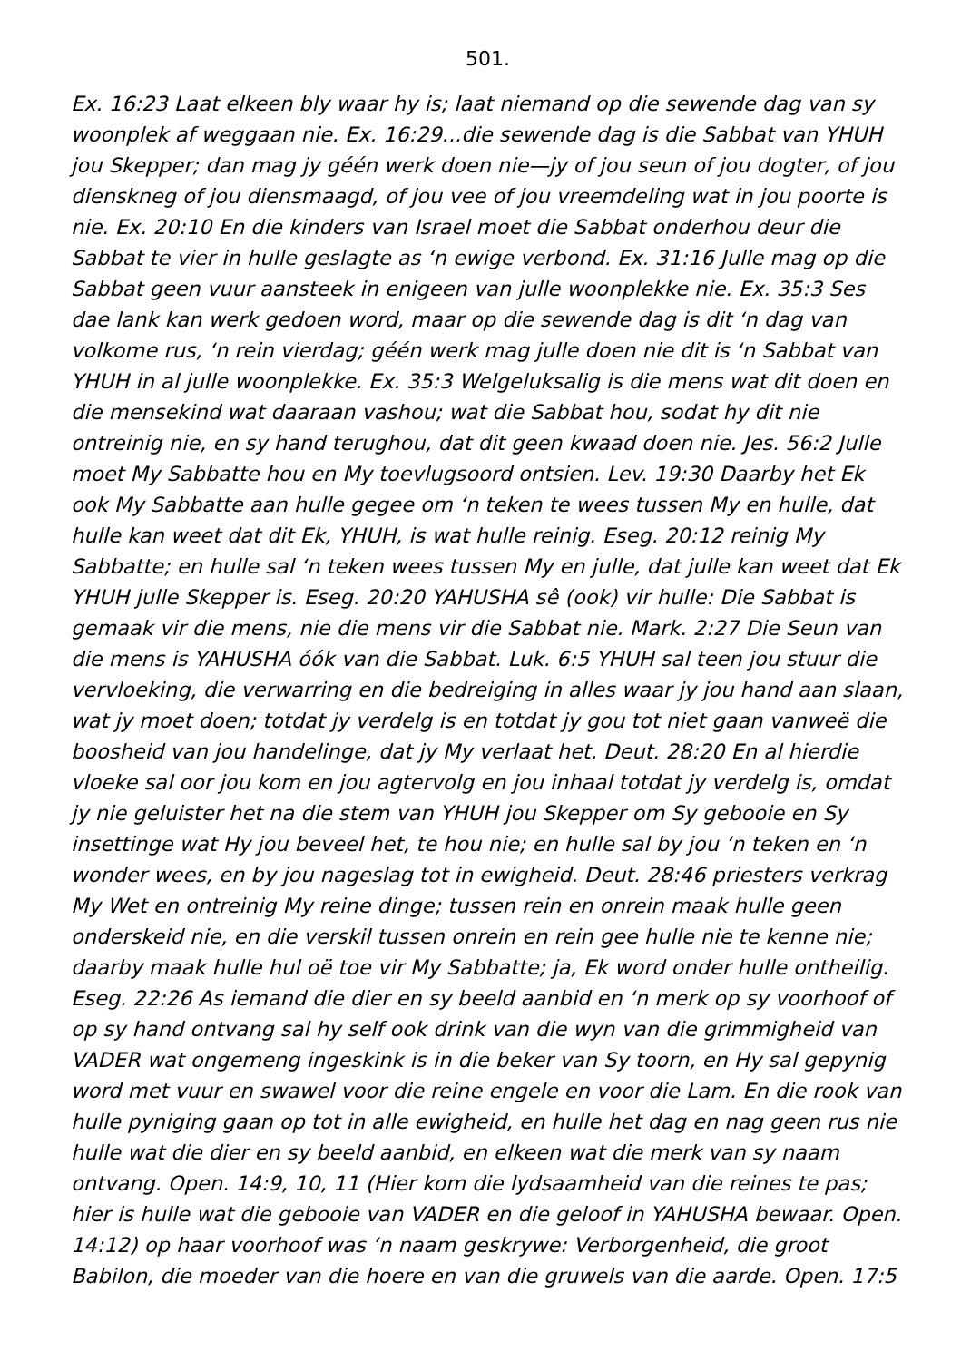501.
Ex. 16:23 Laat elkeen bly waar hy is; laat niemand op die sewende dag van sy woonplek af weggaan nie. Ex. 16:29...die sewende dag is die Sabbat van YHUH jou Skepper; dan mag jy géén werk doen nie—jy of jou seun of jou dogter, of jou dienskneg of jou diensmaagd, of jou vee of jou vreemdeling wat in jou poorte is nie. Ex. 20:10 En die kinders van Israel moet die Sabbat onderhou deur die Sabbat te vier in hulle geslagte as ‘n ewige verbond. Ex. 31:16 Julle mag op die Sabbat geen vuur aansteek in enigeen van julle woonplekke nie. Ex. 35:3 Ses dae lank kan werk gedoen word, maar op die sewende dag is dit ‘n dag van volkome rus, ‘n rein vierdag; géén werk mag julle doen nie dit is ‘n Sabbat van YHUH in al julle woonplekke. Ex. 35:3 Welgeluksalig is die mens wat dit doen en die mensekind wat daaraan vashou; wat die Sabbat hou, sodat hy dit nie ontreinig nie, en sy hand terughou, dat dit geen kwaad doen nie. Jes. 56:2 Julle moet My Sabbatte hou en My toevlugsoord ontsien. Lev. 19:30 Daarby het Ek ook My Sabbatte aan hulle gegee om ‘n teken te wees tussen My en hulle, dat hulle kan weet dat dit Ek, YHUH, is wat hulle reinig. Eseg. 20:12 reinig My Sabbatte; en hulle sal ‘n teken wees tussen My en julle, dat julle kan weet dat Ek YHUH julle Skepper is. Eseg. 20:20 YAHUSHA sê (ook) vir hulle: Die Sabbat is gemaak vir die mens, nie die mens vir die Sabbat nie. Mark. 2:27 Die Seun van die mens is YAHUSHA óók van die Sabbat. Luk. 6:5 YHUH sal teen jou stuur die vervloeking, die verwarring en die bedreiging in alles waar jy jou hand aan slaan, wat jy moet doen; totdat jy verdelg is en totdat jy gou tot niet gaan vanweë die boosheid van jou handelinge, dat jy My verlaat het. Deut. 28:20 En al hierdie vloeke sal oor jou kom en jou agtervolg en jou inhaal totdat jy verdelg is, omdat jy nie geluister het na die stem van YHUH jou Skepper om Sy gebooie en Sy insettinge wat Hy jou beveel het, te hou nie; en hulle sal by jou ‘n teken en ‘n wonder wees, en by jou nageslag tot in ewigheid. Deut. 28:46 priesters verkrag My Wet en ontreinig My reine dinge; tussen rein en onrein maak hulle geen onderskeid nie, en die verskil tussen onrein en rein gee hulle nie te kenne nie; daarby maak hulle hul oë toe vir My Sabbatte; ja, Ek word onder hulle ontheilig. Eseg. 22:26 As iemand die dier en sy beeld aanbid en ‘n merk op sy voorhoof of op sy hand ontvang sal hy self ook drink van die wyn van die grimmigheid van VADER wat ongemeng ingeskink is in die beker van Sy toorn, en Hy sal gepynig word met vuur en swawel voor die reine engele en voor die Lam. En die rook van hulle pyniging gaan op tot in alle ewigheid, en hulle het dag en nag geen rus nie hulle wat die dier en sy beeld aanbid, en elkeen wat die merk van sy naam ontvang. Open. 14:9, 10, 11 (Hier kom die lydsaamheid van die reines te pas; hier is hulle wat die gebooie van VADER en die geloof in YAHUSHA bewaar. Open. 14:12) op haar voorhoof was ‘n naam geskrywe: Verborgenheid, die groot Babilon, die moeder van die hoere en van die gruwels van die aarde. Open. 17:5